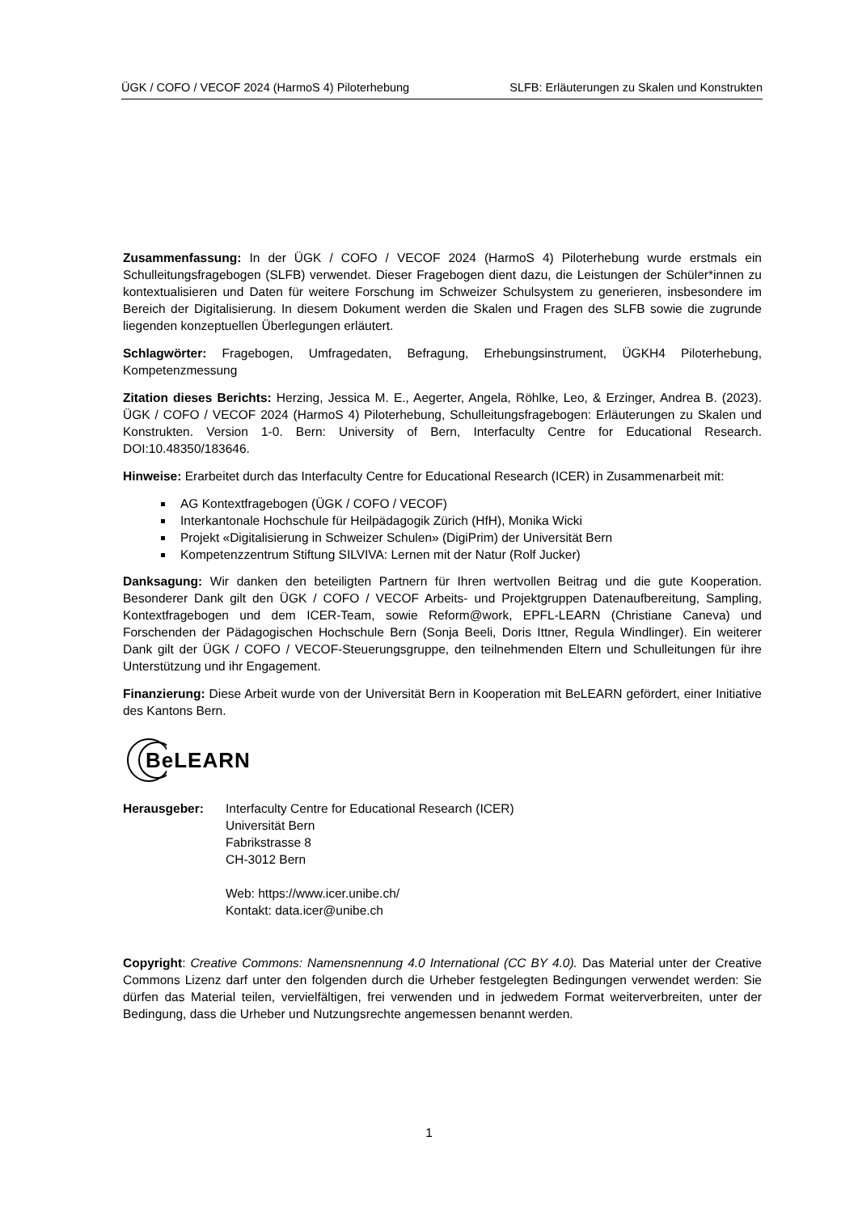ÜGK / COFO / VECOF 2024 (HarmoS 4) Piloterhebung SLFB: Erläuterungen zu Skalen und Konstrukten
Zusammenfassung: In der ÜGK / COFO / VECOF 2024 (HarmoS 4) Piloterhebung wurde erstmals ein Schulleitungsfragebogen (SLFB) verwendet. Dieser Fragebogen dient dazu, die Leistungen der Schüler*innen zu kontextualisieren und Daten für weitere Forschung im Schweizer Schulsystem zu generieren, insbesondere im Bereich der Digitalisierung. In diesem Dokument werden die Skalen und Fragen des SLFB sowie die zugrunde liegenden konzeptuellen Überlegungen erläutert.
Schlagwörter: Fragebogen, Umfragedaten, Befragung, Erhebungsinstrument, ÜGKH4 Piloterhebung, Kompetenzmessung
Zitation dieses Berichts: Herzing, Jessica M. E., Aegerter, Angela, Röhlke, Leo, & Erzinger, Andrea B. (2023). ÜGK / COFO / VECOF 2024 (HarmoS 4) Piloterhebung, Schulleitungsfragebogen: Erläuterungen zu Skalen und Konstrukten. Version 1-0. Bern: University of Bern, Interfaculty Centre for Educational Research. DOI:10.48350/183646.
Hinweise: Erarbeitet durch das Interfaculty Centre for Educational Research (ICER) in Zusammenarbeit mit:
AG Kontextfragebogen (ÜGK / COFO / VECOF)
Interkantonale Hochschule für Heilpädagogik Zürich (HfH), Monika Wicki
Projekt «Digitalisierung in Schweizer Schulen» (DigiPrim) der Universität Bern
Kompetenzzentrum Stiftung SILVIVA: Lernen mit der Natur (Rolf Jucker)
Danksagung: Wir danken den beteiligten Partnern für Ihren wertvollen Beitrag und die gute Kooperation. Besonderer Dank gilt den ÜGK / COFO / VECOF Arbeits- und Projektgruppen Datenaufbereitung, Sampling, Kontextfragebogen und dem ICER-Team, sowie Reform@work, EPFL-LEARN (Christiane Caneva) und Forschenden der Pädagogischen Hochschule Bern (Sonja Beeli, Doris Ittner, Regula Windlinger). Ein weiterer Dank gilt der ÜGK / COFO / VECOF-Steuerungsgruppe, den teilnehmenden Eltern und Schulleitungen für ihre Unterstützung und ihr Engagement.
Finanzierung: Diese Arbeit wurde von der Universität Bern in Kooperation mit BeLEARN gefördert, einer Initiative des Kantons Bern.
BeLEARN
Herausgeber: Interfaculty Centre for Educational Research (ICER)
Universität Bern
Fabrikstrasse 8
CH-3012 Bern
Web: https://www.icer.unibe.ch/
Kontakt: data.icer@unibe.ch
Copyright: Creative Commons: Namensnennung 4.0 International (CC BY 4.0). Das Material unter der Creative Commons Lizenz darf unter den folgenden durch die Urheber festgelegten Bedingungen verwendet werden: Sie dürfen das Material teilen, vervielfältigen, frei verwenden und in jedwedem Format weiterverbreiten, unter der Bedingung, dass die Urheber und Nutzungsrechte angemessen benannt werden.
1